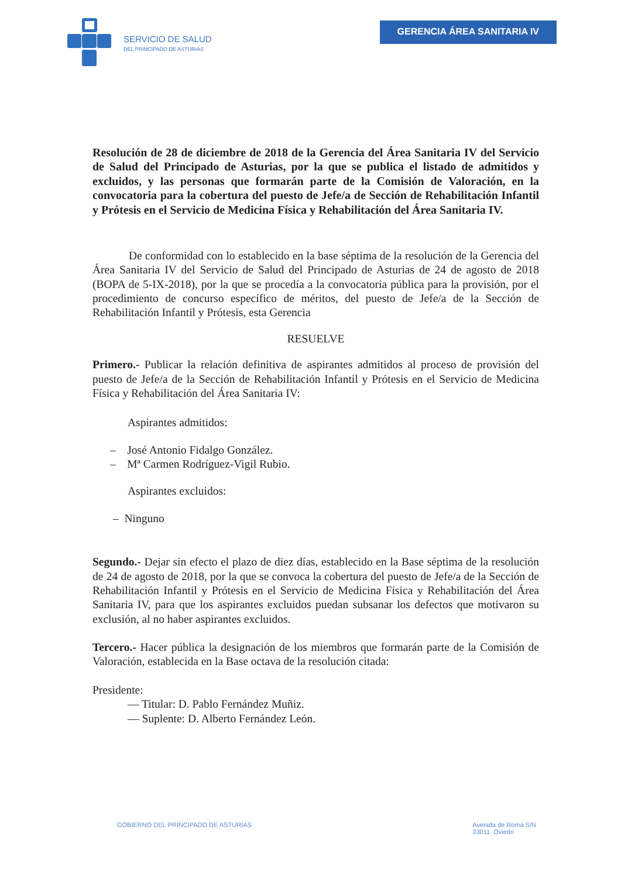SERVICIO DE SALUD
DEL PRINCIPADO DE ASTURIAS
GERENCIA ÁREA SANITARIA IV
Resolución de 28 de diciembre de 2018 de la Gerencia del Área Sanitaria IV del Servicio de Salud del Principado de Asturias, por la que se publica el listado de admitidos y excluidos, y las personas que formarán parte de la Comisión de Valoración, en la convocatoria para la cobertura del puesto de Jefe/a de Sección de Rehabilitación Infantil y Prótesis en el Servicio de Medicina Física y Rehabilitación del Área Sanitaria IV.
De conformidad con lo establecido en la base séptima de la resolución de la Gerencia del Área Sanitaria IV del Servicio de Salud del Principado de Asturias de 24 de agosto de 2018 (BOPA de 5-IX-2018), por la que se procedía a la convocatoria pública para la provisión, por el procedimiento de concurso específico de méritos, del puesto de Jefe/a de la Sección de Rehabilitación Infantil y Prótesis, esta Gerencia
RESUELVE
Primero.- Publicar la relación definitiva de aspirantes admitidos al proceso de provisión del puesto de Jefe/a de la Sección de Rehabilitación Infantil y Prótesis en el Servicio de Medicina Física y Rehabilitación del Área Sanitaria IV:
Aspirantes admitidos:
– José Antonio Fidalgo González.
– Mª Carmen Rodríguez-Vigil Rubio.
Aspirantes excluidos:
– Ninguno
Segundo.- Dejar sin efecto el plazo de diez días, establecido en la Base séptima de la resolución de 24 de agosto de 2018, por la que se convoca la cobertura del puesto de Jefe/a de la Sección de Rehabilitación Infantil y Prótesis en el Servicio de Medicina Física y Rehabilitación del Área Sanitaria IV, para que los aspirantes excluidos puedan subsanar los defectos que motivaron su exclusión, al no haber aspirantes excluidos.
Tercero.- Hacer pública la designación de los miembros que formarán parte de la Comisión de Valoración, establecida en la Base octava de la resolución citada:
Presidente:
— Titular: D. Pablo Fernández Muñiz.
— Suplente: D. Alberto Fernández León.
GOBIERNO DEL PRINCIPADO DE ASTURIAS
Avenida de Roma S/N
33011. Oviedo